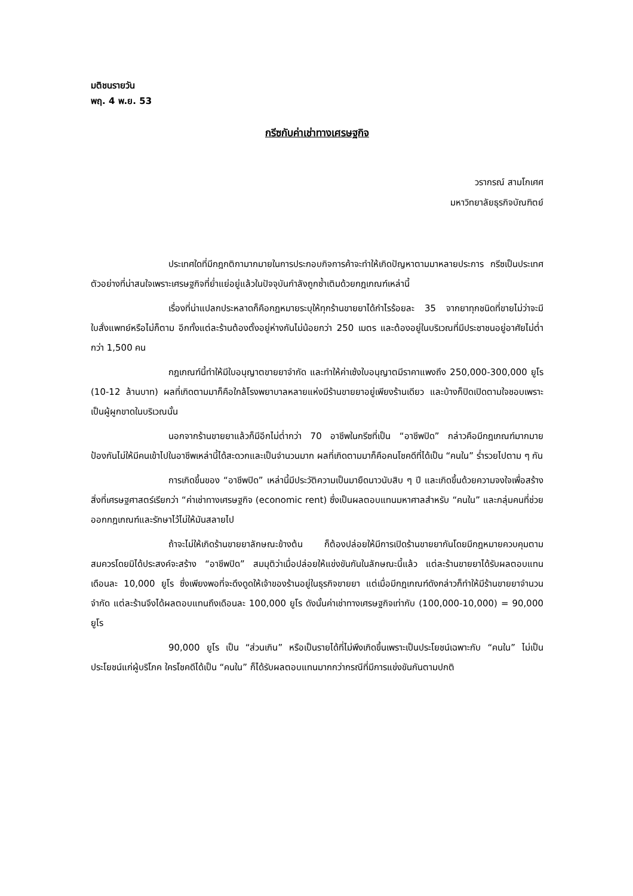มติชนรายวัน
พฤ. 4 พ.ย. 53
กรีซกับค่าเช่าทางเศรษฐกิจ
วรากรณ์ สามโกเศศ
มหาวิทยาลัยธุรกิจบัณฑิตย์
ประเทศใดที่มีกฎกติกามากมายในการประกอบกิจการค้าจะทำให้เกิดปัญหาตามมาหลายประการ กรีซเป็นประเทศตัวอย่างที่น่าสนใจเพราะเศรษฐกิจที่ย่ำแย่อยู่แล้วในปัจจุบันกำลังถูกซ้ำเติมด้วยกฎเกณฑ์เหล่านี้
เรื่องที่น่าแปลกประหลาดก็คือกฎหมายระบุให้ทุกร้านขายยาได้กำไรร้อยละ 35 จากยาทุกชนิดที่ขายไม่ว่าจะมีใบสั่งแพทย์หรือไม่ก็ตาม อีกทั้งแต่ละร้านต้องตั้งอยู่ห่างกันไม่น้อยกว่า 250 เมตร และต้องอยู่ในบริเวณที่มีประชาชนอยู่อาศัยไม่ต่ำกว่า 1,500 คน
กฎเกณฑ์นี้ทำให้มีใบอนุญาตขายยาจำกัด และทำให้ค่าเซ้งใบอนุญาตมีราคาแพงถึง 250,000-300,000 ยูโร (10-12 ล้านบาท) ผลที่เกิดตามมาก็คือใกล้โรงพยาบาลหลายแห่งมีร้านขายยาอยู่เพียงร้านเดียว และบ้างก็ปิดเปิดตามใจชอบเพราะเป็นผู้ผูกขาดในบริเวณนั้น
นอกจากร้านขายยาแล้วก็มีอีกไม่ต่ำกว่า 70 อาชีพในกรีซที่เป็น “อาชีพปิด” กล่าวคือมีกฎเกณฑ์มากมายป้องกันไม่ให้มีคนเข้าไปในอาชีพเหล่านี้ได้สะดวกและเป็นจำนวนมาก ผลที่เกิดตามมาก็คือคนโชคดีที่ได้เป็น “คนใน” ร่ำรวยไปตาม ๆ กัน
การเกิดขึ้นของ “อาชีพปิด” เหล่านี้มีประวัติความเป็นมายืดนาวนับสิบ ๆ ปี และเกิดขึ้นด้วยความจงใจเพื่อสร้างสิ่งที่เศรษฐศาสตร์เรียกว่า “ค่าเช่าทางเศรษฐกิจ (economic rent) ซึ่งเป็นผลตอบแทนมหาศาลสำหรับ “คนใน” และกลุ่มคนที่ช่วยออกกฎเกณฑ์และรักษาไว้ไม่ให้มันสลายไป
ถ้าจะไม่ให้เกิดร้านขายยาลักษณะข้างต้น ก็ต้องปล่อยให้มีการเปิดร้านขายยากันโดยมีกฎหมายควบคุมตามสมควรโดยมิได้ประสงค์จะสร้าง “อาชีพปิด” สมมุติว่าเมื่อปล่อยให้แข่งขันกันในลักษณะนี้แล้ว แต่ละร้านขายยาได้รับผลตอบแทนเดือนละ 10,000 ยูโร ซึ่งเพียงพอที่จะดึงดูดให้เจ้าของร้านอยู่ในธุรกิจขายยา แต่เมื่อมีกฎเกณฑ์ดังกล่าวก็ทำให้มีร้านขายยาจำนวนจำกัด แต่ละร้านจึงได้ผลตอบแทนถึงเดือนละ 100,000 ยูโร ดังนั้นค่าเช่าทางเศรษฐกิจเท่ากับ (100,000-10,000) = 90,000 ยูโร
90,000 ยูโร เป็น “ส่วนเกิน” หรือเป็นรายได้ที่ไม่พึงเกิดขึ้นเพราะเป็นประโยชน์เฉพาะกับ “คนใน” ไม่เป็นประโยชน์แก่ผู้บริโภค ใครโชคดีได้เป็น “คนใน” ก็ได้รับผลตอบแทนมากกว่ากรณีที่มีการแข่งขันกันตามปกติ